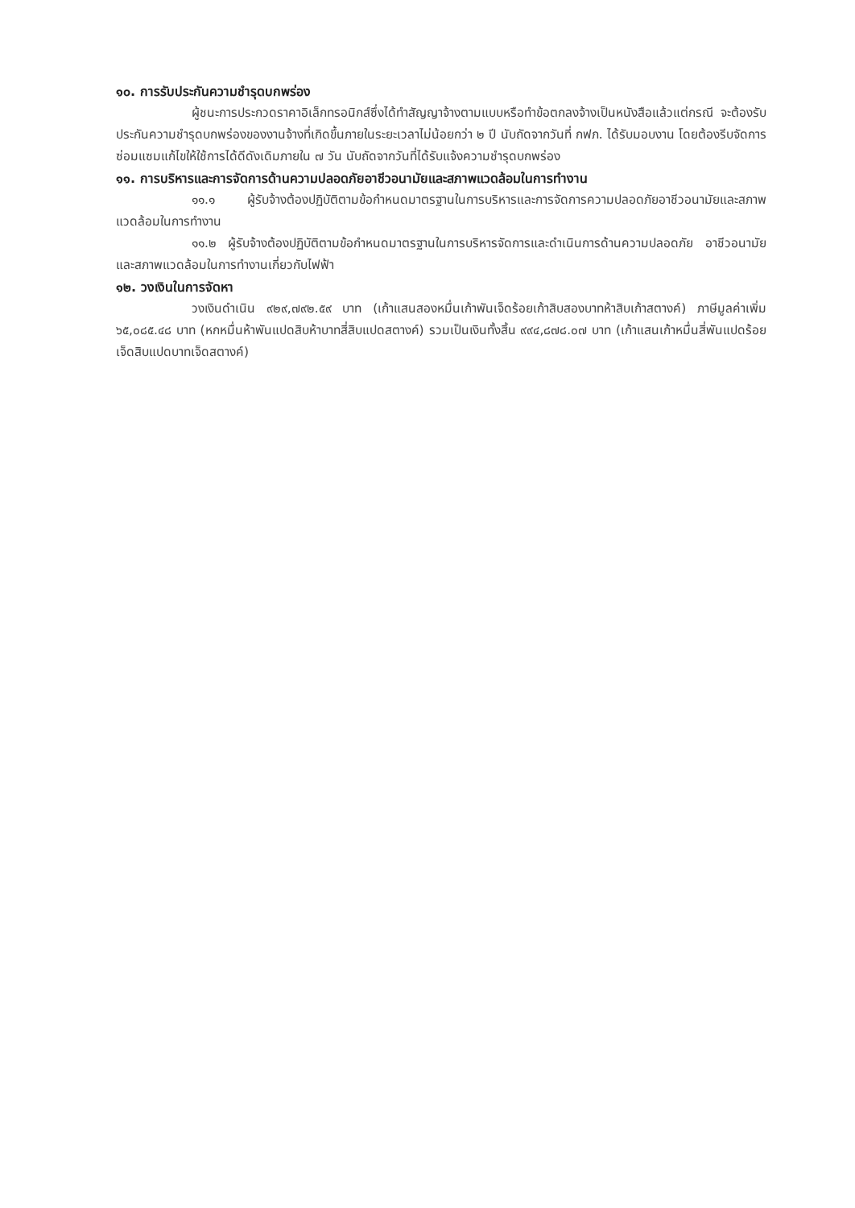๑๐. การรับประกันความชำรุดบกพร่อง
ผู้ชนะการประกวดราคาอิเล็กทรอนิกส์ซึ่งได้ทำสัญญาจ้างตามแบบหรือทำข้อตกลงจ้างเป็นหนังสือแล้วแต่กรณี จะต้องรับประกันความชำรุดบกพร่องของงานจ้างที่เกิดขึ้นภายในระยะเวลาไม่น้อยกว่า ๒ ปี นับถัดจากวันที่ กฟภ. ได้รับมอบงาน โดยต้องรีบจัดการซ่อมแซมแก้ไขให้ใช้การได้ดีดังเดิมภายใน ๗ วัน นับถัดจากวันที่ได้รับแจ้งความชำรุดบกพร่อง
๑๑. การบริหารและการจัดการด้านความปลอดภัยอาชีวอนามัยและสภาพแวดล้อมในการทำงาน
๑๑.๑ ผู้รับจ้างต้องปฏิบัติตามข้อกำหนดมาตรฐานในการบริหารและการจัดการความปลอดภัยอาชีวอนามัยและสภาพแวดล้อมในการทำงาน
๑๑.๒ ผู้รับจ้างต้องปฏิบัติตามข้อกำหนดมาตรฐานในการบริหารจัดการและดำเนินการด้านความปลอดภัย อาชีวอนามัยและสภาพแวดล้อมในการทำงานเกี่ยวกับไฟฟ้า
๑๒. วงเงินในการจัดหา
วงเงินดำเนิน ๙๒๙,๗๙๒.๕๙ บาท (เก้าแสนสองหมื่นเก้าพันเจ็ดร้อยเก้าสิบสองบาทห้าสิบเก้าสตางค์) ภาษีมูลค่าเพิ่ม ๖๕,๐๘๕.๔๘ บาท (หกหมื่นห้าพันแปดสิบห้าบาทสี่สิบแปดสตางค์) รวมเป็นเงินทั้งสิ้น ๙๙๔,๘๗๘.๐๗ บาท (เก้าแสนเก้าหมื่นสี่พันแปดร้อยเจ็ดสิบแปดบาทเจ็ดสตางค์)